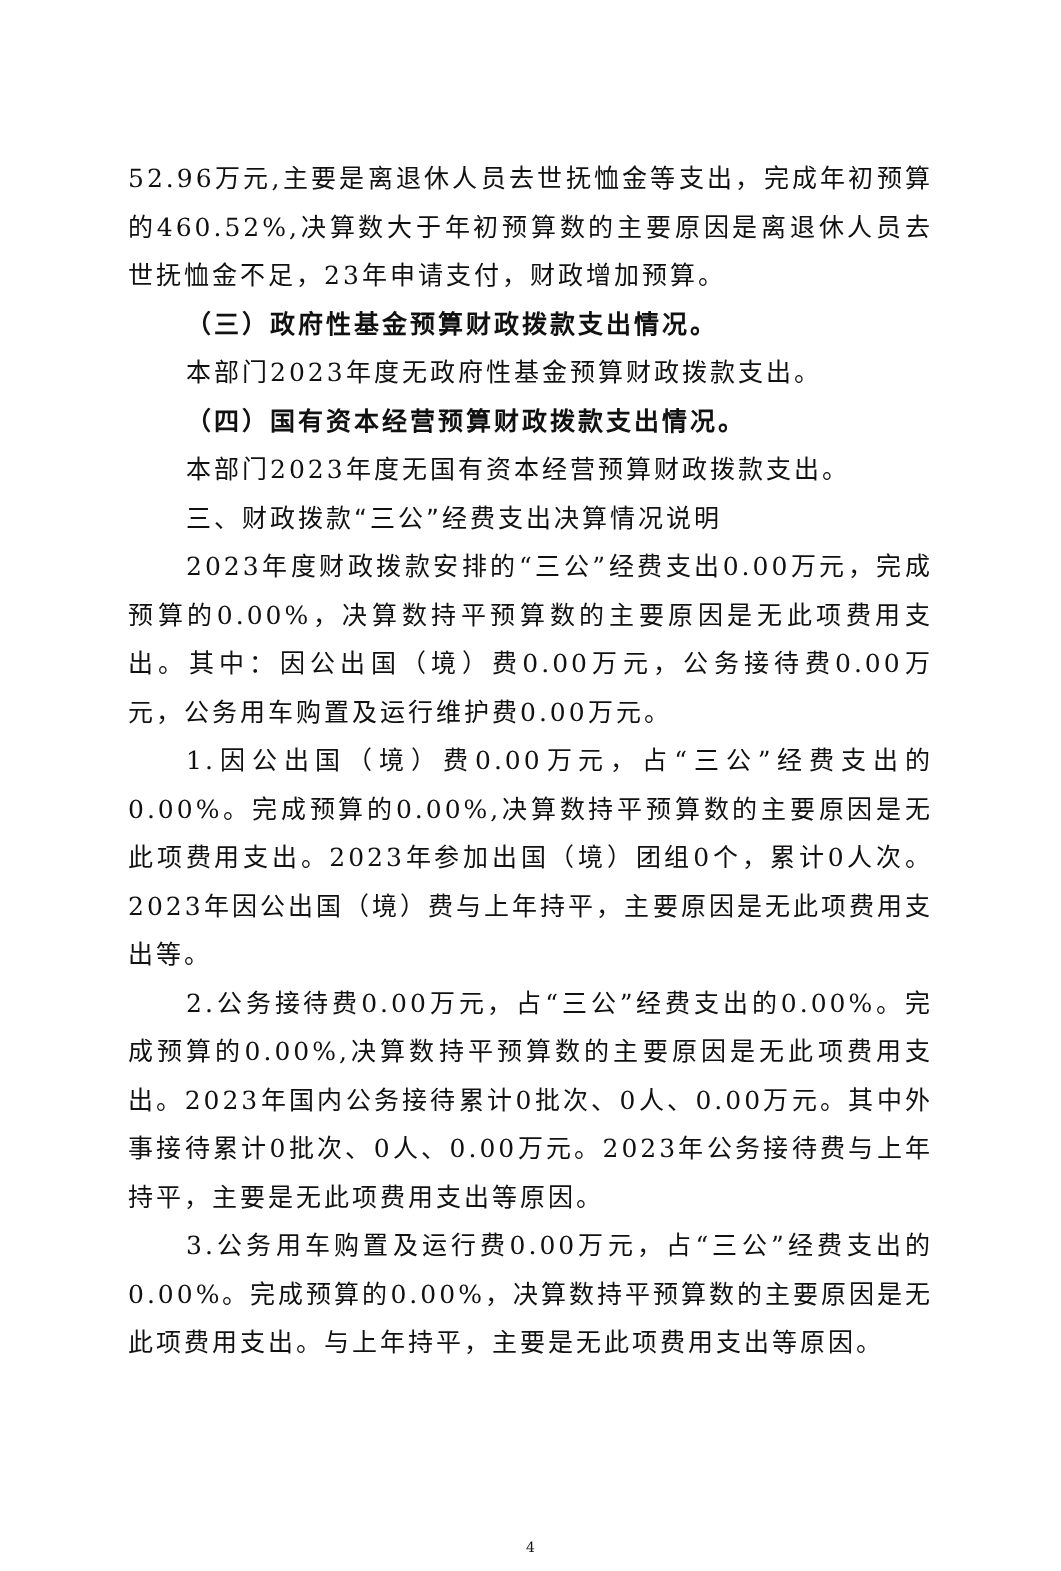52.96万元,主要是离退休人员去世抚恤金等支出，完成年初预算的460.52%,决算数大于年初预算数的主要原因是离退休人员去世抚恤金不足，23年申请支付，财政增加预算。
（三）政府性基金预算财政拨款支出情况。
本部门2023年度无政府性基金预算财政拨款支出。
（四）国有资本经营预算财政拨款支出情况。
本部门2023年度无国有资本经营预算财政拨款支出。
三、财政拨款“三公”经费支出决算情况说明
2023年度财政拨款安排的“三公”经费支出0.00万元，完成预算的0.00%，决算数持平预算数的主要原因是无此项费用支出。其中：因公出国（境）费0.00万元，公务接待费0.00万元，公务用车购置及运行维护费0.00万元。
1.因公出国（境）费0.00万元，占“三公”经费支出的0.00%。完成预算的0.00%,决算数持平预算数的主要原因是无此项费用支出。2023年参加出国（境）团组0个，累计0人次。2023年因公出国（境）费与上年持平，主要原因是无此项费用支出等。
2.公务接待费0.00万元，占“三公”经费支出的0.00%。完成预算的0.00%,决算数持平预算数的主要原因是无此项费用支出。2023年国内公务接待累计0批次、0人、0.00万元。其中外事接待累计0批次、0人、0.00万元。2023年公务接待费与上年持平，主要是无此项费用支出等原因。
3.公务用车购置及运行费0.00万元，占“三公”经费支出的0.00%。完成预算的0.00%，决算数持平预算数的主要原因是无此项费用支出。与上年持平，主要是无此项费用支出等原因。
4